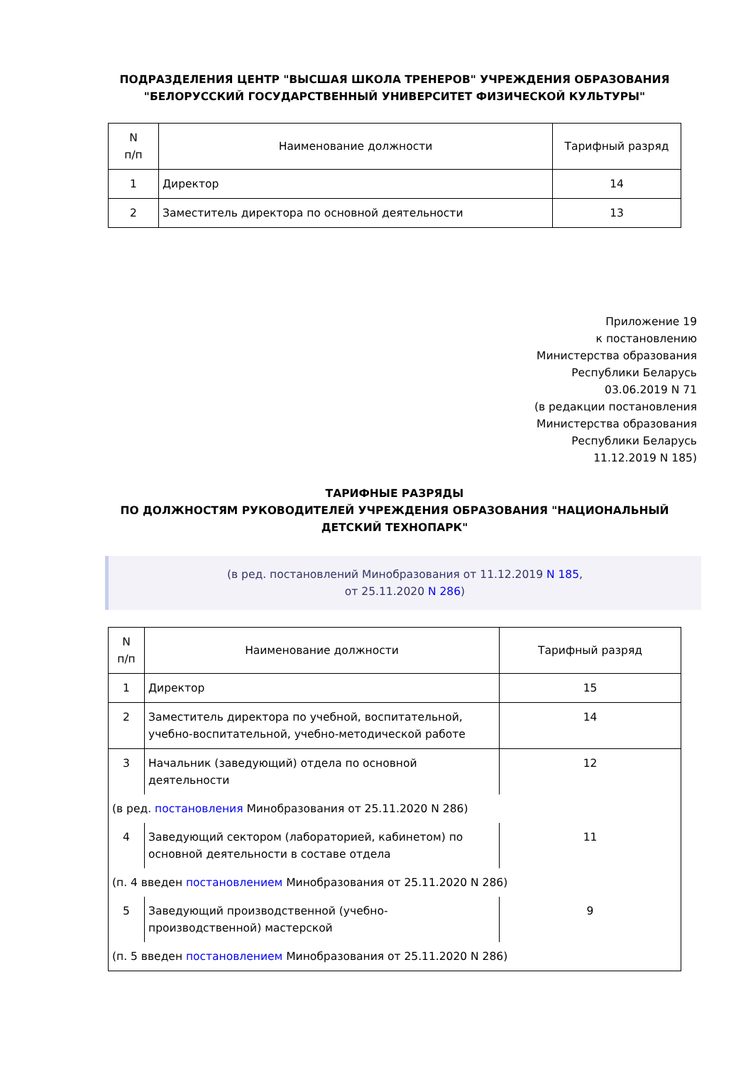ПОДРАЗДЕЛЕНИЯ ЦЕНТР "ВЫСШАЯ ШКОЛА ТРЕНЕРОВ" УЧРЕЖДЕНИЯ ОБРАЗОВАНИЯ
"БЕЛОРУССКИЙ ГОСУДАРСТВЕННЫЙ УНИВЕРСИТЕТ ФИЗИЧЕСКОЙ КУЛЬТУРЫ"
| N п/п | Наименование должности | Тарифный разряд |
| --- | --- | --- |
| 1 | Директор | 14 |
| 2 | Заместитель директора по основной деятельности | 13 |
Приложение 19
к постановлению
Министерства образования
Республики Беларусь
03.06.2019 N 71
(в редакции постановления
Министерства образования
Республики Беларусь
11.12.2019 N 185)
ТАРИФНЫЕ РАЗРЯДЫ
ПО ДОЛЖНОСТЯМ РУКОВОДИТЕЛЕЙ УЧРЕЖДЕНИЯ ОБРАЗОВАНИЯ "НАЦИОНАЛЬНЫЙ ДЕТСКИЙ ТЕХНОПАРК"
(в ред. постановлений Минобразования от 11.12.2019 N 185,
от 25.11.2020 N 286)
| N п/п | Наименование должности | Тарифный разряд |
| --- | --- | --- |
| 1 | Директор | 15 |
| 2 | Заместитель директора по учебной, воспитательной, учебно-воспитательной, учебно-методической работе | 14 |
| 3 | Начальник (заведующий) отдела по основной деятельности | 12 |
| (в ред. постановления Минобразования от 25.11.2020 N 286) | | |
| 4 | Заведующий сектором (лабораторией, кабинетом) по основной деятельности в составе отдела | 11 |
| (п. 4 введен постановлением Минобразования от 25.11.2020 N 286) | | |
| 5 | Заведующий производственной (учебно-производственной) мастерской | 9 |
| (п. 5 введен постановлением Минобразования от 25.11.2020 N 286) | | |